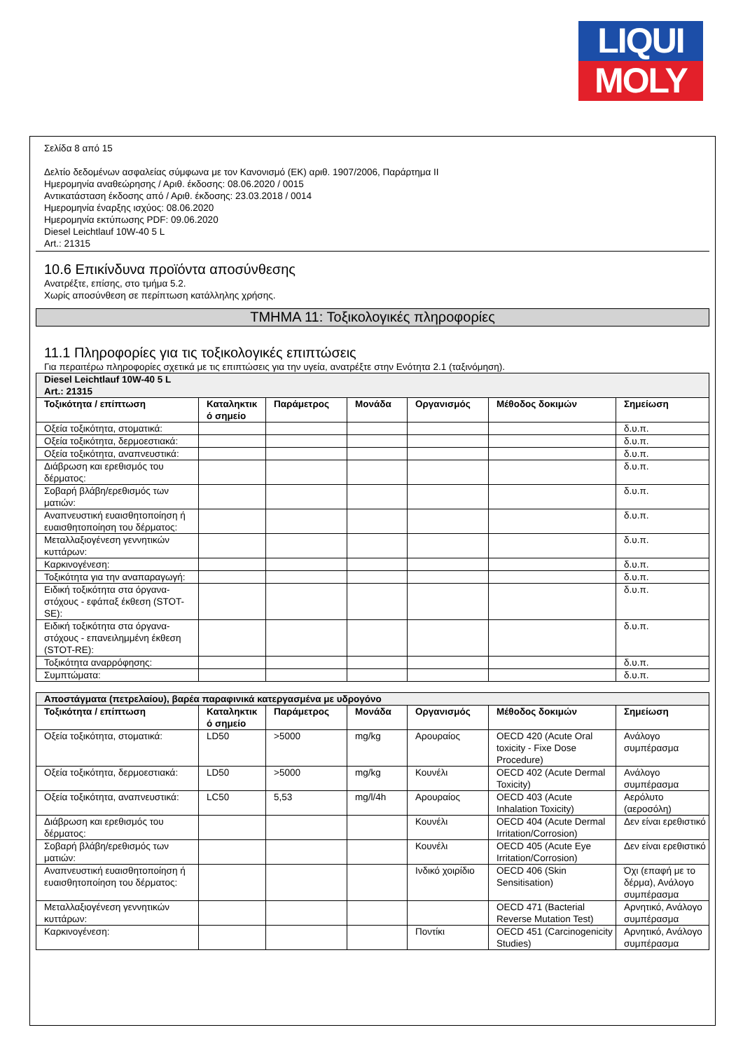LIQUI
MOLY
Σελίδα 8 από 15
Δελτίο δεδομένων ασφαλείας σύμφωνα με τον Κανονισμό (ΕΚ) αριθ. 1907/2006, Παράρτημα II
Ημερομηνία αναθεώρησης / Αριθ. έκδοσης: 08.06.2020 / 0015
Αντικατάσταση έκδοσης από / Αριθ. έκδοσης: 23.03.2018 / 0014
Ημερομηνία έναρξης ισχύος: 08.06.2020
Ημερομηνία εκτύπωσης PDF: 09.06.2020
Diesel Leichtlauf 10W-40 5 L
Art.: 21315
10.6 Επικίνδυνα προϊόντα αποσύνθεσης
Ανατρέξτε, επίσης, στο τμήμα 5.2.
Χωρίς αποσύνθεση σε περίπτωση κατάλληλης χρήσης.
ΤΜΗΜΑ 11: Τοξικολογικές πληροφορίες
11.1 Πληροφορίες για τις τοξικολογικές επιπτώσεις
Για περαιτέρω πληροφορίες σχετικά με τις επιπτώσεις για την υγεία, ανατρέξτε στην Ενότητα 2.1 (ταξινόμηση).
| Diesel Leichtlauf 10W-40 5 L Art.: 21315 | | | | | | |
| Τοξικότητα / επίπτωση | Καταληκτικ ό σημείο | Παράμετρος | Μονάδα | Οργανισμός | Μέθοδος δοκιμών | Σημείωση |
| Οξεία τοξικότητα, στοματικά: | | | | | | δ.υ.π. |
| Οξεία τοξικότητα, δερμοεστιακά: | | | | | | δ.υ.π. |
| Οξεία τοξικότητα, αναπνευστικά: | | | | | | δ.υ.π. |
| Διάβρωση και ερεθισμός του δέρματος: | | | | | | δ.υ.π. |
| Σοβαρή βλάβη/ερεθισμός των ματιών: | | | | | | δ.υ.π. |
| Αναπνευστική ευαισθητοποίηση ή ευαισθητοποίηση του δέρματος: | | | | | | δ.υ.π. |
| Μεταλλαξιογένεση γεννητικών κυττάρων: | | | | | | δ.υ.π. |
| Καρκινογένεση: | | | | | | δ.υ.π. |
| Τοξικότητα για την αναπαραγωγή: | | | | | | δ.υ.π. |
| Ειδική τοξικότητα στα όργανα-στόχους - εφάπαξ έκθεση (STOT-SE): | | | | | | δ.υ.π. |
| Ειδική τοξικότητα στα όργανα-στόχους - επανειλημμένη έκθεση (STOT-RE): | | | | | | δ.υ.π. |
| Τοξικότητα αναρρόφησης: | | | | | | δ.υ.π. |
| Συμπτώματα: | | | | | | δ.υ.π. |
| Αποστάγματα (πετρελαίου), βαρέα παραφινικά κατεργασμένα με υδρογόνο | | | | | | |
| Τοξικότητα / επίπτωση | Καταληκτικ ό σημείο | Παράμετρος | Μονάδα | Οργανισμός | Μέθοδος δοκιμών | Σημείωση |
| Οξεία τοξικότητα, στοματικά: | LD50 | >5000 | mg/kg | Αρουραίος | OECD 420 (Acute Oral toxicity - Fixe Dose Procedure) | Ανάλογο συμπέρασμα |
| Οξεία τοξικότητα, δερμοεστιακά: | LD50 | >5000 | mg/kg | Κουνέλι | OECD 402 (Acute Dermal Toxicity) | Ανάλογο συμπέρασμα |
| Οξεία τοξικότητα, αναπνευστικά: | LC50 | 5,53 | mg/l/4h | Αρουραίος | OECD 403 (Acute Inhalation Toxicity) | Αερόλυτο (αεροσόλη) |
| Διάβρωση και ερεθισμός του δέρματος: | | | | Κουνέλι | OECD 404 (Acute Dermal Irritation/Corrosion) | Δεν είναι ερεθιστικό |
| Σοβαρή βλάβη/ερεθισμός των ματιών: | | | | Κουνέλι | OECD 405 (Acute Eye Irritation/Corrosion) | Δεν είναι ερεθιστικό |
| Αναπνευστική ευαισθητοποίηση ή ευαισθητοποίηση του δέρματος: | | | | Ινδικό χοιρίδιο | OECD 406 (Skin Sensitisation) | Όχι (επαφή με το δέρμα), Ανάλογο συμπέρασμα |
| Μεταλλαξιογένεση γεννητικών κυττάρων: | | | | | OECD 471 (Bacterial Reverse Mutation Test) | Αρνητικό, Ανάλογο συμπέρασμα |
| Καρκινογένεση: | | | | Ποντίκι | OECD 451 (Carcinogenicity Studies) | Αρνητικό, Ανάλογο συμπέρασμα |